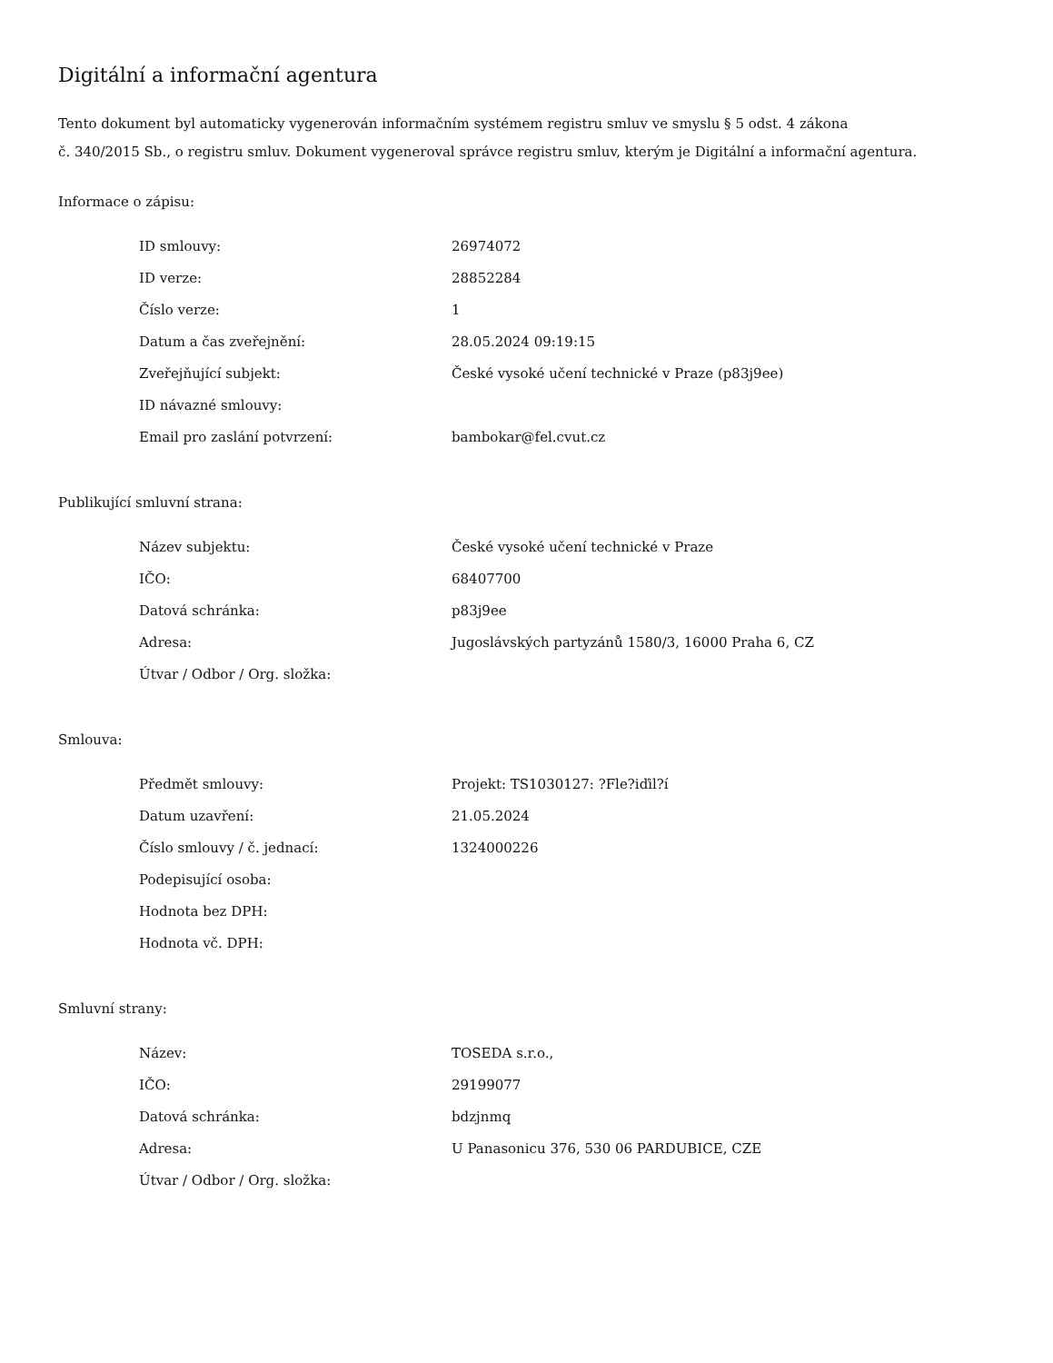Digitální a informační agentura
Tento dokument byl automaticky vygenerován informačním systémem registru smluv ve smyslu § 5 odst. 4 zákona
č. 340/2015 Sb., o registru smluv. Dokument vygeneroval správce registru smluv, kterým je Digitální a informační agentura.
Informace o zápisu:
| ID smlouvy: | 26974072 |
| ID verze: | 28852284 |
| Číslo verze: | 1 |
| Datum a čas zveřejnění: | 28.05.2024 09:19:15 |
| Zveřejňující subjekt: | České vysoké učení technické v Praze (p83j9ee) |
| ID návazné smlouvy: | |
| Email pro zaslání potvrzení: | bambokar@fel.cvut.cz |
Publikující smluvní strana:
| Název subjektu: | České vysoké učení technické v Praze |
| IČO: | 68407700 |
| Datová schránka: | p83j9ee |
| Adresa: | Jugoslávských partyzánů 1580/3, 16000 Praha 6, CZ |
| Útvar / Odbor / Org. složka: | |
Smlouva:
| Předmět smlouvy: | Projekt: TS1030127: ?Fle?iďil?í |
| Datum uzavření: | 21.05.2024 |
| Číslo smlouvy / č. jednací: | 1324000226 |
| Podepisující osoba: | |
| Hodnota bez DPH: | |
| Hodnota vč. DPH: | |
Smluvní strany:
| Název: | TOSEDA s.r.o., |
| IČO: | 29199077 |
| Datová schránka: | bdzjnmq |
| Adresa: | U Panasonicu 376, 530 06 PARDUBICE, CZE |
| Útvar / Odbor / Org. složka: | |